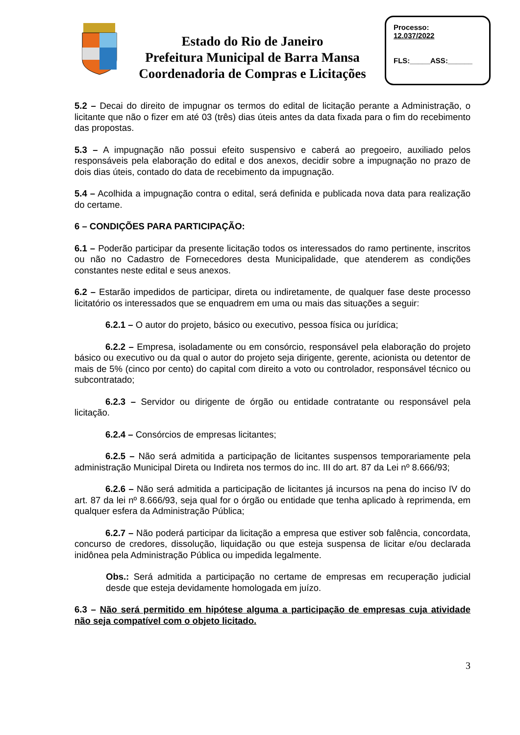Estado do Rio de Janeiro
Prefeitura Municipal de Barra Mansa
Coordenadoria de Compras e Licitações
Processo:
12.037/2022
FLS:_____ASS:______
5.2 – Decai do direito de impugnar os termos do edital de licitação perante a Administração, o licitante que não o fizer em até 03 (três) dias úteis antes da data fixada para o fim do recebimento das propostas.
5.3 – A impugnação não possui efeito suspensivo e caberá ao pregoeiro, auxiliado pelos responsáveis pela elaboração do edital e dos anexos, decidir sobre a impugnação no prazo de dois dias úteis, contado do data de recebimento da impugnação.
5.4 – Acolhida a impugnação contra o edital, será definida e publicada nova data para realização do certame.
6 – CONDIÇÕES PARA PARTICIPAÇÃO:
6.1 – Poderão participar da presente licitação todos os interessados do ramo pertinente, inscritos ou não no Cadastro de Fornecedores desta Municipalidade, que atenderem as condições constantes neste edital e seus anexos.
6.2 – Estarão impedidos de participar, direta ou indiretamente, de qualquer fase deste processo licitatório os interessados que se enquadrem em uma ou mais das situações a seguir:
6.2.1 – O autor do projeto, básico ou executivo, pessoa física ou jurídica;
6.2.2 – Empresa, isoladamente ou em consórcio, responsável pela elaboração do projeto básico ou executivo ou da qual o autor do projeto seja dirigente, gerente, acionista ou detentor de mais de 5% (cinco por cento) do capital com direito a voto ou controlador, responsável técnico ou subcontratado;
6.2.3 – Servidor ou dirigente de órgão ou entidade contratante ou responsável pela licitação.
6.2.4 – Consórcios de empresas licitantes;
6.2.5 – Não será admitida a participação de licitantes suspensos temporariamente pela administração Municipal Direta ou Indireta nos termos do inc. III do art. 87 da Lei nº 8.666/93;
6.2.6 – Não será admitida a participação de licitantes já incursos na pena do inciso IV do art. 87 da lei nº 8.666/93, seja qual for o órgão ou entidade que tenha aplicado à reprimenda, em qualquer esfera da Administração Pública;
6.2.7 – Não poderá participar da licitação a empresa que estiver sob falência, concordata, concurso de credores, dissolução, liquidação ou que esteja suspensa de licitar e/ou declarada inidônea pela Administração Pública ou impedida legalmente.
Obs.: Será admitida a participação no certame de empresas em recuperação judicial desde que esteja devidamente homologada em juízo.
6.3 – Não será permitido em hipótese alguma a participação de empresas cuja atividade não seja compatível com o objeto licitado.
3